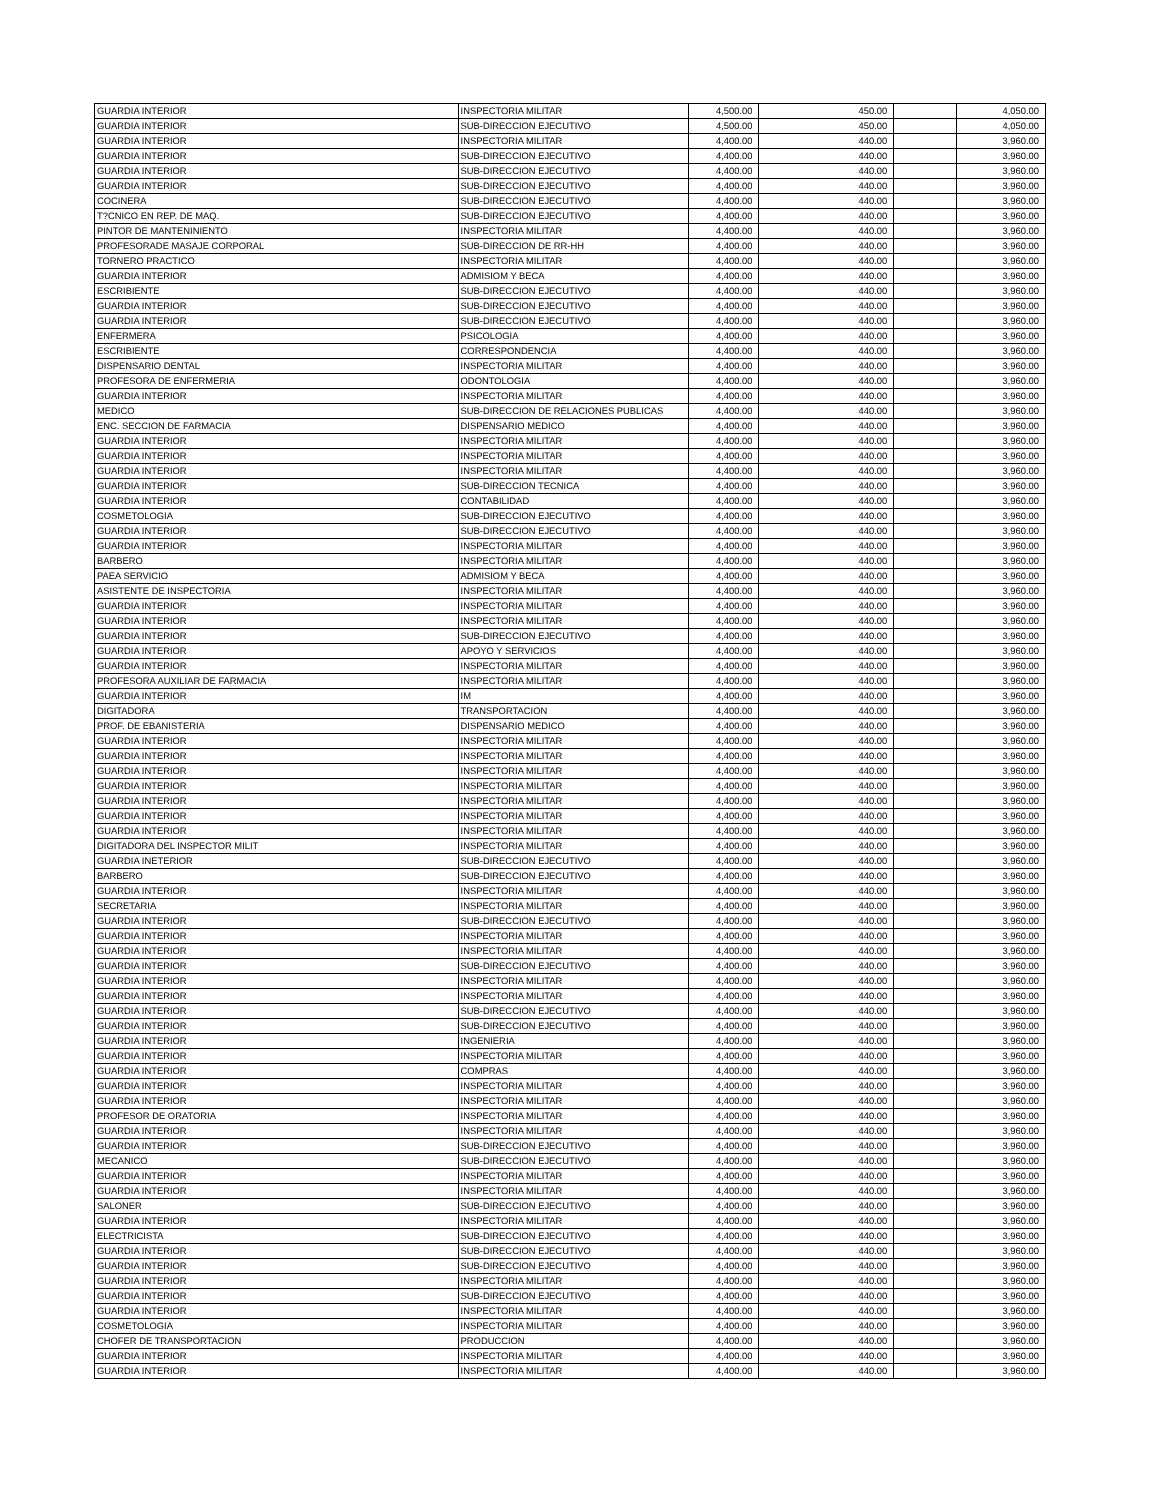| GUARDIA INTERIOR | INSPECTORIA MILITAR | 4,500.00 | 450.00 | | 4,050.00 |
| GUARDIA INTERIOR | SUB-DIRECCION EJECUTIVO | 4,500.00 | 450.00 | | 4,050.00 |
| GUARDIA INTERIOR | INSPECTORIA MILITAR | 4,400.00 | 440.00 | | 3,960.00 |
| GUARDIA INTERIOR | SUB-DIRECCION EJECUTIVO | 4,400.00 | 440.00 | | 3,960.00 |
| GUARDIA INTERIOR | SUB-DIRECCION EJECUTIVO | 4,400.00 | 440.00 | | 3,960.00 |
| GUARDIA INTERIOR | SUB-DIRECCION EJECUTIVO | 4,400.00 | 440.00 | | 3,960.00 |
| COCINERA | SUB-DIRECCION EJECUTIVO | 4,400.00 | 440.00 | | 3,960.00 |
| T?CNICO EN REP. DE MAQ. | SUB-DIRECCION EJECUTIVO | 4,400.00 | 440.00 | | 3,960.00 |
| PINTOR DE MANTENINIENTO | INSPECTORIA MILITAR | 4,400.00 | 440.00 | | 3,960.00 |
| PROFESORADE MASAJE CORPORAL | SUB-DIRECCION DE RR-HH | 4,400.00 | 440.00 | | 3,960.00 |
| TORNERO PRACTICO | INSPECTORIA MILITAR | 4,400.00 | 440.00 | | 3,960.00 |
| GUARDIA INTERIOR | ADMISIOM Y BECA | 4,400.00 | 440.00 | | 3,960.00 |
| ESCRIBIENTE | SUB-DIRECCION EJECUTIVO | 4,400.00 | 440.00 | | 3,960.00 |
| GUARDIA INTERIOR | SUB-DIRECCION EJECUTIVO | 4,400.00 | 440.00 | | 3,960.00 |
| GUARDIA INTERIOR | SUB-DIRECCION EJECUTIVO | 4,400.00 | 440.00 | | 3,960.00 |
| ENFERMERA | PSICOLOGIA | 4,400.00 | 440.00 | | 3,960.00 |
| ESCRIBIENTE | CORRESPONDENCIA | 4,400.00 | 440.00 | | 3,960.00 |
| DISPENSARIO DENTAL | INSPECTORIA MILITAR | 4,400.00 | 440.00 | | 3,960.00 |
| PROFESORA DE ENFERMERIA | ODONTOLOGIA | 4,400.00 | 440.00 | | 3,960.00 |
| GUARDIA INTERIOR | INSPECTORIA MILITAR | 4,400.00 | 440.00 | | 3,960.00 |
| MEDICO | SUB-DIRECCION DE RELACIONES PUBLICAS | 4,400.00 | 440.00 | | 3,960.00 |
| ENC. SECCION DE FARMACIA | DISPENSARIO MEDICO | 4,400.00 | 440.00 | | 3,960.00 |
| GUARDIA INTERIOR | INSPECTORIA MILITAR | 4,400.00 | 440.00 | | 3,960.00 |
| GUARDIA INTERIOR | INSPECTORIA MILITAR | 4,400.00 | 440.00 | | 3,960.00 |
| GUARDIA INTERIOR | INSPECTORIA MILITAR | 4,400.00 | 440.00 | | 3,960.00 |
| GUARDIA INTERIOR | SUB-DIRECCION TECNICA | 4,400.00 | 440.00 | | 3,960.00 |
| GUARDIA INTERIOR | CONTABILIDAD | 4,400.00 | 440.00 | | 3,960.00 |
| COSMETOLOGIA | SUB-DIRECCION EJECUTIVO | 4,400.00 | 440.00 | | 3,960.00 |
| GUARDIA INTERIOR | SUB-DIRECCION EJECUTIVO | 4,400.00 | 440.00 | | 3,960.00 |
| GUARDIA INTERIOR | INSPECTORIA MILITAR | 4,400.00 | 440.00 | | 3,960.00 |
| BARBERO | INSPECTORIA MILITAR | 4,400.00 | 440.00 | | 3,960.00 |
| PAEA SERVICIO | ADMISIOM Y BECA | 4,400.00 | 440.00 | | 3,960.00 |
| ASISTENTE DE INSPECTORIA | INSPECTORIA MILITAR | 4,400.00 | 440.00 | | 3,960.00 |
| GUARDIA INTERIOR | INSPECTORIA MILITAR | 4,400.00 | 440.00 | | 3,960.00 |
| GUARDIA INTERIOR | INSPECTORIA MILITAR | 4,400.00 | 440.00 | | 3,960.00 |
| GUARDIA INTERIOR | SUB-DIRECCION EJECUTIVO | 4,400.00 | 440.00 | | 3,960.00 |
| GUARDIA INTERIOR | APOYO Y SERVICIOS | 4,400.00 | 440.00 | | 3,960.00 |
| GUARDIA INTERIOR | INSPECTORIA MILITAR | 4,400.00 | 440.00 | | 3,960.00 |
| PROFESORA AUXILIAR DE FARMACIA | INSPECTORIA MILITAR | 4,400.00 | 440.00 | | 3,960.00 |
| GUARDIA INTERIOR | IM | 4,400.00 | 440.00 | | 3,960.00 |
| DIGITADORA | TRANSPORTACION | 4,400.00 | 440.00 | | 3,960.00 |
| PROF. DE EBANISTERIA | DISPENSARIO MEDICO | 4,400.00 | 440.00 | | 3,960.00 |
| GUARDIA INTERIOR | INSPECTORIA MILITAR | 4,400.00 | 440.00 | | 3,960.00 |
| GUARDIA INTERIOR | INSPECTORIA MILITAR | 4,400.00 | 440.00 | | 3,960.00 |
| GUARDIA INTERIOR | INSPECTORIA MILITAR | 4,400.00 | 440.00 | | 3,960.00 |
| GUARDIA INTERIOR | INSPECTORIA MILITAR | 4,400.00 | 440.00 | | 3,960.00 |
| GUARDIA INTERIOR | INSPECTORIA MILITAR | 4,400.00 | 440.00 | | 3,960.00 |
| GUARDIA INTERIOR | INSPECTORIA MILITAR | 4,400.00 | 440.00 | | 3,960.00 |
| GUARDIA INTERIOR | INSPECTORIA MILITAR | 4,400.00 | 440.00 | | 3,960.00 |
| DIGITADORA DEL INSPECTOR MILIT | INSPECTORIA MILITAR | 4,400.00 | 440.00 | | 3,960.00 |
| GUARDIA INETERIOR | SUB-DIRECCION EJECUTIVO | 4,400.00 | 440.00 | | 3,960.00 |
| BARBERO | SUB-DIRECCION EJECUTIVO | 4,400.00 | 440.00 | | 3,960.00 |
| GUARDIA INTERIOR | INSPECTORIA MILITAR | 4,400.00 | 440.00 | | 3,960.00 |
| SECRETARIA | INSPECTORIA MILITAR | 4,400.00 | 440.00 | | 3,960.00 |
| GUARDIA INTERIOR | SUB-DIRECCION EJECUTIVO | 4,400.00 | 440.00 | | 3,960.00 |
| GUARDIA INTERIOR | INSPECTORIA MILITAR | 4,400.00 | 440.00 | | 3,960.00 |
| GUARDIA INTERIOR | INSPECTORIA MILITAR | 4,400.00 | 440.00 | | 3,960.00 |
| GUARDIA INTERIOR | SUB-DIRECCION EJECUTIVO | 4,400.00 | 440.00 | | 3,960.00 |
| GUARDIA INTERIOR | INSPECTORIA MILITAR | 4,400.00 | 440.00 | | 3,960.00 |
| GUARDIA INTERIOR | INSPECTORIA MILITAR | 4,400.00 | 440.00 | | 3,960.00 |
| GUARDIA INTERIOR | SUB-DIRECCION EJECUTIVO | 4,400.00 | 440.00 | | 3,960.00 |
| GUARDIA INTERIOR | SUB-DIRECCION EJECUTIVO | 4,400.00 | 440.00 | | 3,960.00 |
| GUARDIA INTERIOR | INGENIERIA | 4,400.00 | 440.00 | | 3,960.00 |
| GUARDIA INTERIOR | INSPECTORIA MILITAR | 4,400.00 | 440.00 | | 3,960.00 |
| GUARDIA INTERIOR | COMPRAS | 4,400.00 | 440.00 | | 3,960.00 |
| GUARDIA INTERIOR | INSPECTORIA MILITAR | 4,400.00 | 440.00 | | 3,960.00 |
| GUARDIA INTERIOR | INSPECTORIA MILITAR | 4,400.00 | 440.00 | | 3,960.00 |
| PROFESOR DE ORATORIA | INSPECTORIA MILITAR | 4,400.00 | 440.00 | | 3,960.00 |
| GUARDIA INTERIOR | INSPECTORIA MILITAR | 4,400.00 | 440.00 | | 3,960.00 |
| GUARDIA INTERIOR | SUB-DIRECCION EJECUTIVO | 4,400.00 | 440.00 | | 3,960.00 |
| MECANICO | SUB-DIRECCION EJECUTIVO | 4,400.00 | 440.00 | | 3,960.00 |
| GUARDIA INTERIOR | INSPECTORIA MILITAR | 4,400.00 | 440.00 | | 3,960.00 |
| GUARDIA INTERIOR | INSPECTORIA MILITAR | 4,400.00 | 440.00 | | 3,960.00 |
| SALONER | SUB-DIRECCION EJECUTIVO | 4,400.00 | 440.00 | | 3,960.00 |
| GUARDIA INTERIOR | INSPECTORIA MILITAR | 4,400.00 | 440.00 | | 3,960.00 |
| ELECTRICISTA | SUB-DIRECCION EJECUTIVO | 4,400.00 | 440.00 | | 3,960.00 |
| GUARDIA INTERIOR | SUB-DIRECCION EJECUTIVO | 4,400.00 | 440.00 | | 3,960.00 |
| GUARDIA INTERIOR | SUB-DIRECCION EJECUTIVO | 4,400.00 | 440.00 | | 3,960.00 |
| GUARDIA INTERIOR | INSPECTORIA MILITAR | 4,400.00 | 440.00 | | 3,960.00 |
| GUARDIA INTERIOR | SUB-DIRECCION EJECUTIVO | 4,400.00 | 440.00 | | 3,960.00 |
| GUARDIA INTERIOR | INSPECTORIA MILITAR | 4,400.00 | 440.00 | | 3,960.00 |
| COSMETOLOGIA | INSPECTORIA MILITAR | 4,400.00 | 440.00 | | 3,960.00 |
| CHOFER DE TRANSPORTACION | PRODUCCION | 4,400.00 | 440.00 | | 3,960.00 |
| GUARDIA INTERIOR | INSPECTORIA MILITAR | 4,400.00 | 440.00 | | 3,960.00 |
| GUARDIA INTERIOR | INSPECTORIA MILITAR | 4,400.00 | 440.00 | | 3,960.00 |